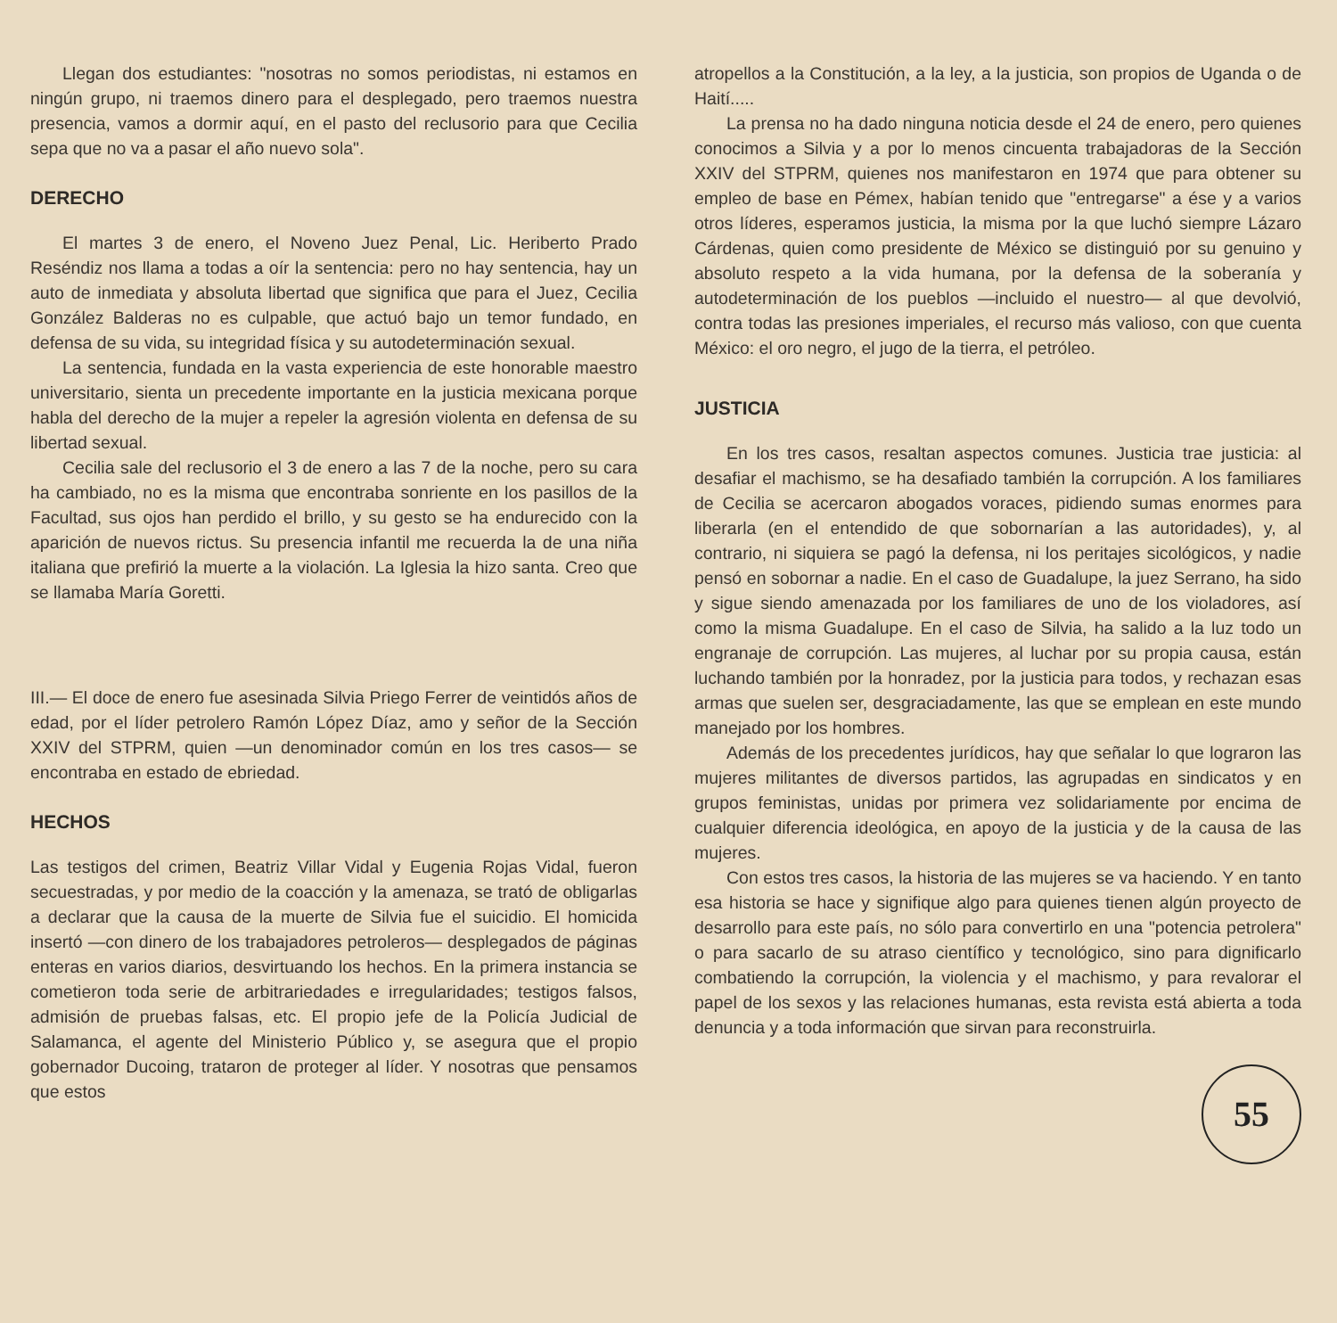Llegan dos estudiantes: "nosotras no somos periodistas, ni estamos en ningún grupo, ni traemos dinero para el desplegado, pero traemos nuestra presencia, vamos a dormir aquí, en el pasto del reclusorio para que Cecilia sepa que no va a pasar el año nuevo sola".
DERECHO
El martes 3 de enero, el Noveno Juez Penal, Lic. Heriberto Prado Reséndiz nos llama a todas a oír la sentencia: pero no hay sentencia, hay un auto de inmediata y absoluta libertad que significa que para el Juez, Cecilia González Balderas no es culpable, que actuó bajo un temor fundado, en defensa de su vida, su integridad física y su autodeterminación sexual.
La sentencia, fundada en la vasta experiencia de este honorable maestro universitario, sienta un precedente importante en la justicia mexicana porque habla del derecho de la mujer a repeler la agresión violenta en defensa de su libertad sexual.
Cecilia sale del reclusorio el 3 de enero a las 7 de la noche, pero su cara ha cambiado, no es la misma que encontraba sonriente en los pasillos de la Facultad, sus ojos han perdido el brillo, y su gesto se ha endurecido con la aparición de nuevos rictus. Su presencia infantil me recuerda la de una niña italiana que prefirió la muerte a la violación. La Iglesia la hizo santa. Creo que se llamaba María Goretti.
III.— El doce de enero fue asesinada Silvia Priego Ferrer de veintidós años de edad, por el líder petrolero Ramón López Díaz, amo y señor de la Sección XXIV del STPRM, quien —un denominador común en los tres casos— se encontraba en estado de ebriedad.
HECHOS
Las testigos del crimen, Beatriz Villar Vidal y Eugenia Rojas Vidal, fueron secuestradas, y por medio de la coacción y la amenaza, se trató de obligarlas a declarar que la causa de la muerte de Silvia fue el suicidio. El homicida insertó —con dinero de los trabajadores petroleros— desplegados de páginas enteras en varios diarios, desvirtuando los hechos. En la primera instancia se cometieron toda serie de arbitrariedades e irregularidades; testigos falsos, admisión de pruebas falsas, etc. El propio jefe de la Policía Judicial de Salamanca, el agente del Ministerio Público y, se asegura que el propio gobernador Ducoing, trataron de proteger al líder. Y nosotras que pensamos que estos
atropellos a la Constitución, a la ley, a la justicia, son propios de Uganda o de Haití.....
La prensa no ha dado ninguna noticia desde el 24 de enero, pero quienes conocimos a Silvia y a por lo menos cincuenta trabajadoras de la Sección XXIV del STPRM, quienes nos manifestaron en 1974 que para obtener su empleo de base en Pémex, habían tenido que "entregarse" a ése y a varios otros líderes, esperamos justicia, la misma por la que luchó siempre Lázaro Cárdenas, quien como presidente de México se distinguió por su genuino y absoluto respeto a la vida humana, por la defensa de la soberanía y autodeterminación de los pueblos —incluido el nuestro— al que devolvió, contra todas las presiones imperiales, el recurso más valioso, con que cuenta México: el oro negro, el jugo de la tierra, el petróleo.
JUSTICIA
En los tres casos, resaltan aspectos comunes. Justicia trae justicia: al desafiar el machismo, se ha desafiado también la corrupción. A los familiares de Cecilia se acercaron abogados voraces, pidiendo sumas enormes para liberarla (en el entendido de que sobornarían a las autoridades), y, al contrario, ni siquiera se pagó la defensa, ni los peritajes sicológicos, y nadie pensó en sobornar a nadie. En el caso de Guadalupe, la juez Serrano, ha sido y sigue siendo amenazada por los familiares de uno de los violadores, así como la misma Guadalupe. En el caso de Silvia, ha salido a la luz todo un engranaje de corrupción. Las mujeres, al luchar por su propia causa, están luchando también por la honradez, por la justicia para todos, y rechazan esas armas que suelen ser, desgraciadamente, las que se emplean en este mundo manejado por los hombres.
Además de los precedentes jurídicos, hay que señalar lo que lograron las mujeres militantes de diversos partidos, las agrupadas en sindicatos y en grupos feministas, unidas por primera vez solidariamente por encima de cualquier diferencia ideológica, en apoyo de la justicia y de la causa de las mujeres.
Con estos tres casos, la historia de las mujeres se va haciendo. Y en tanto esa historia se hace y signifique algo para quienes tienen algún proyecto de desarrollo para este país, no sólo para convertirlo en una "potencia petrolera" o para sacarlo de su atraso científico y tecnológico, sino para dignificarlo combatiendo la corrupción, la violencia y el machismo, y para revalorar el papel de los sexos y las relaciones humanas, esta revista está abierta a toda denuncia y a toda información que sirvan para reconstruirla.
55